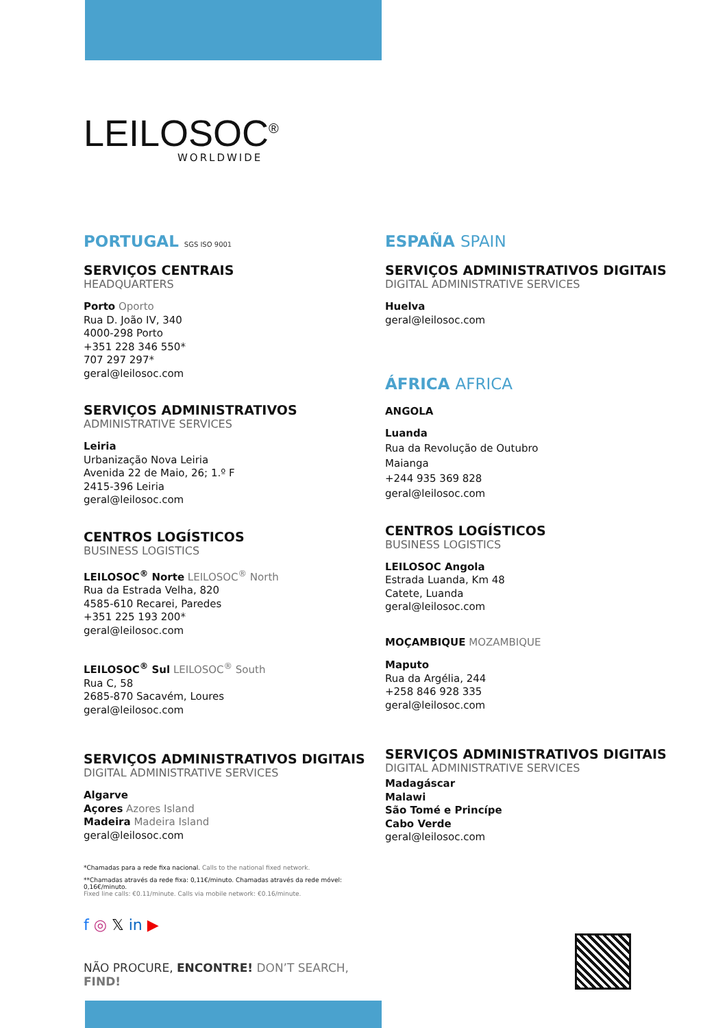LEILOSOC<sup>®</sup>
WORLDWIDE
PORTUGAL SGS ISO 9001
SERVIÇOS CENTRAIS
HEADQUARTERS
Porto Oporto
Rua D. João IV, 340
4000-298 Porto
+351 228 346 550*
707 297 297*
geral@leilosoc.com
SERVIÇOS ADMINISTRATIVOS
ADMINISTRATIVE SERVICES
Leiria
Urbanização Nova Leiria
Avenida 22 de Maio, 26; 1.º F
2415-396 Leiria
geral@leilosoc.com
CENTROS LOGÍSTICOS
BUSINESS LOGISTICS
LEILOSOC<sup>®</sup> Norte LEILOSOC<sup>®</sup> North
Rua da Estrada Velha, 820
4585-610 Recarei, Paredes
+351 225 193 200*
geral@leilosoc.com
LEILOSOC<sup>®</sup> Sul LEILOSOC<sup>®</sup> South
Rua C, 58
2685-870 Sacavém, Loures
geral@leilosoc.com
SERVIÇOS ADMINISTRATIVOS DIGITAIS
DIGITAL ADMINISTRATIVE SERVICES
Algarve
Açores Azores Island
Madeira Madeira Island
geral@leilosoc.com
*Chamadas para a rede fixa nacional. Calls to the national fixed network.
**Chamadas através da rede fixa: 0,11€/minuto. Chamadas através da rede móvel: 0,16€/minuto.
Fixed line calls: €0.11/minute. Calls via mobile network: €0.16/minute.
f ◎ 𝕏 in ▶
NÃO PROCURE, ENCONTRE! DON’T SEARCH, FIND!
ESPAÑA SPAIN
SERVIÇOS ADMINISTRATIVOS DIGITAIS
DIGITAL ADMINISTRATIVE SERVICES
Huelva
geral@leilosoc.com
ÁFRICA AFRICA
ANGOLA
Luanda
Rua da Revolução de Outubro
Maianga
+244 935 369 828
geral@leilosoc.com
CENTROS LOGÍSTICOS
BUSINESS LOGISTICS
LEILOSOC Angola
Estrada Luanda, Km 48
Catete, Luanda
geral@leilosoc.com
MOÇAMBIQUE MOZAMBIQUE
Maputo
Rua da Argélia, 244
+258 846 928 335
geral@leilosoc.com
SERVIÇOS ADMINISTRATIVOS DIGITAIS
DIGITAL ADMINISTRATIVE SERVICES
Madagáscar
Malawi
São Tomé e Princípe
Cabo Verde
geral@leilosoc.com